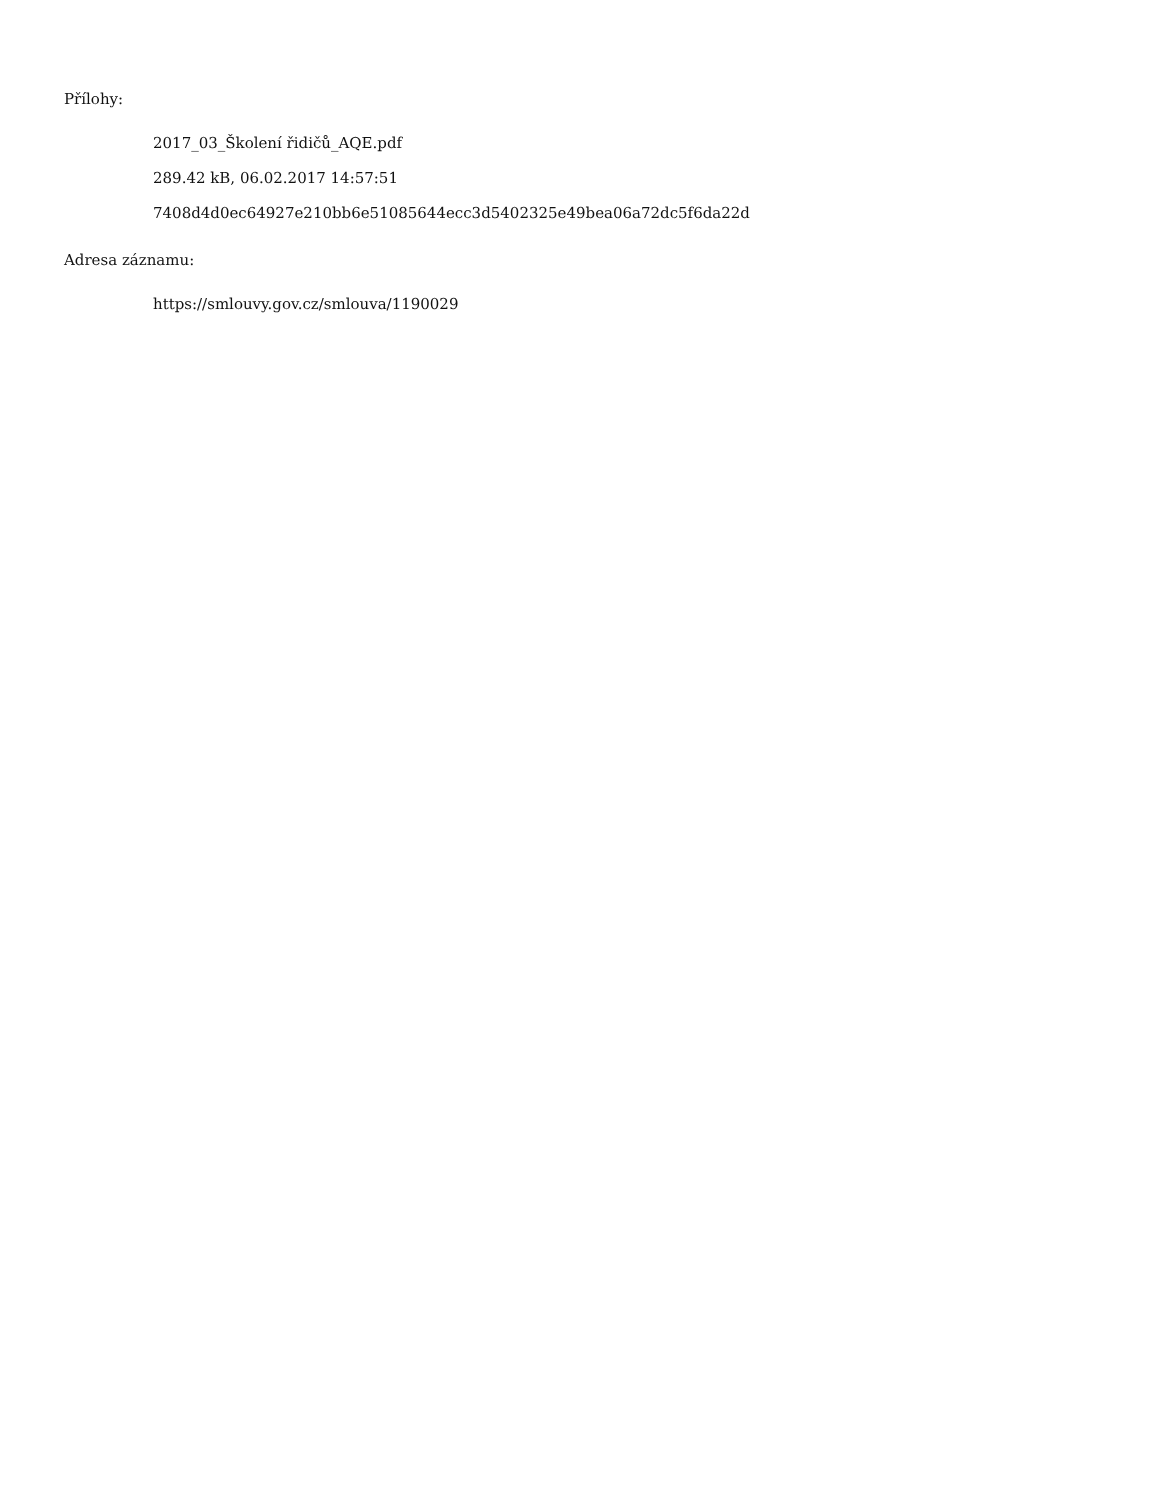Přílohy:
2017_03_Školení řidičů_AQE.pdf
289.42 kB, 06.02.2017 14:57:51
7408d4d0ec64927e210bb6e51085644ecc3d5402325e49bea06a72dc5f6da22d
Adresa záznamu:
https://smlouvy.gov.cz/smlouva/1190029